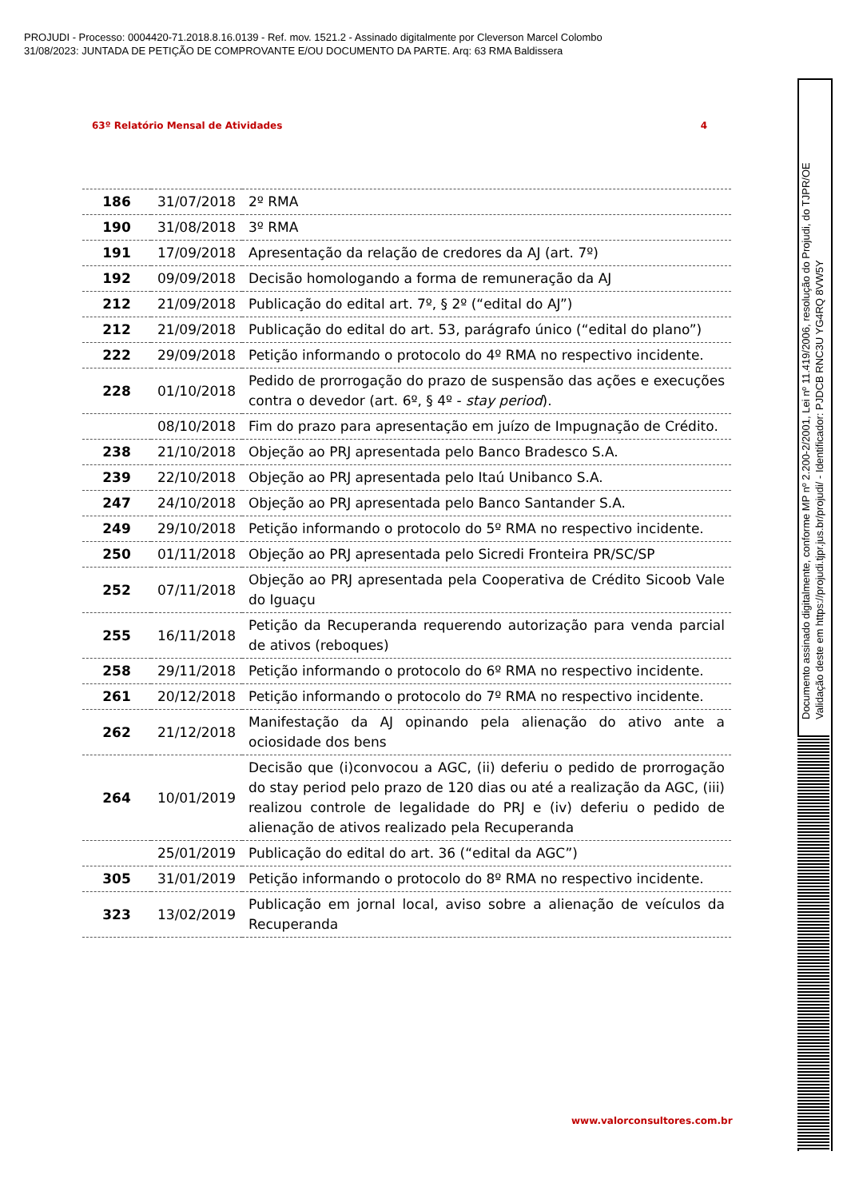PROJUDI - Processo: 0004420-71.2018.8.16.0139 - Ref. mov. 1521.2 - Assinado digitalmente por Cleverson Marcel Colombo
31/08/2023: JUNTADA DE PETIÇÃO DE COMPROVANTE E/OU DOCUMENTO DA PARTE. Arq: 63 RMA Baldissera
63º Relatório Mensal de Atividades 4
| 186 | 31/07/2018 | 2º RMA |
| 190 | 31/08/2018 | 3º RMA |
| 191 | 17/09/2018 | Apresentação da relação de credores da AJ (art. 7º) |
| 192 | 09/09/2018 | Decisão homologando a forma de remuneração da AJ |
| 212 | 21/09/2018 | Publicação do edital art. 7º, § 2º (“edital do AJ”) |
| 212 | 21/09/2018 | Publicação do edital do art. 53, parágrafo único (“edital do plano”) |
| 222 | 29/09/2018 | Petição informando o protocolo do 4º RMA no respectivo incidente. |
| 228 | 01/10/2018 | Pedido de prorrogação do prazo de suspensão das ações e execuções contra o devedor (art. 6º, § 4º - stay period ). |
| | 08/10/2018 | Fim do prazo para apresentação em juízo de Impugnação de Crédito. |
| 238 | 21/10/2018 | Objeção ao PRJ apresentada pelo Banco Bradesco S.A. |
| 239 | 22/10/2018 | Objeção ao PRJ apresentada pelo Itaú Unibanco S.A. |
| 247 | 24/10/2018 | Objeção ao PRJ apresentada pelo Banco Santander S.A. |
| 249 | 29/10/2018 | Petição informando o protocolo do 5º RMA no respectivo incidente. |
| 250 | 01/11/2018 | Objeção ao PRJ apresentada pelo Sicredi Fronteira PR/SC/SP |
| 252 | 07/11/2018 | Objeção ao PRJ apresentada pela Cooperativa de Crédito Sicoob Vale do Iguaçu |
| 255 | 16/11/2018 | Petição da Recuperanda requerendo autorização para venda parcial de ativos (reboques) |
| 258 | 29/11/2018 | Petição informando o protocolo do 6º RMA no respectivo incidente. |
| 261 | 20/12/2018 | Petição informando o protocolo do 7º RMA no respectivo incidente. |
| 262 | 21/12/2018 | Manifestação da AJ opinando pela alienação do ativo ante a ociosidade dos bens |
| 264 | 10/01/2019 | Decisão que (i)convocou a AGC, (ii) deferiu o pedido de prorrogação do stay period pelo prazo de 120 dias ou até a realização da AGC, (iii) realizou controle de legalidade do PRJ e (iv) deferiu o pedido de alienação de ativos realizado pela Recuperanda |
| | 25/01/2019 | Publicação do edital do art. 36 (“edital da AGC”) |
| 305 | 31/01/2019 | Petição informando o protocolo do 8º RMA no respectivo incidente. |
| 323 | 13/02/2019 | Publicação em jornal local, aviso sobre a alienação de veículos da Recuperanda |
www.valorconsultores.com.br
Documento assinado digitalmente, conforme MP nº 2.200-2/2001, Lei nº 11.419/2006, resolução do Projudi, do TJPR/OE
Validação deste em https://projudi.tjpr.jus.br/projudi/ - Identificador: PJDCB RNC3U YG4RQ 8VW5Y